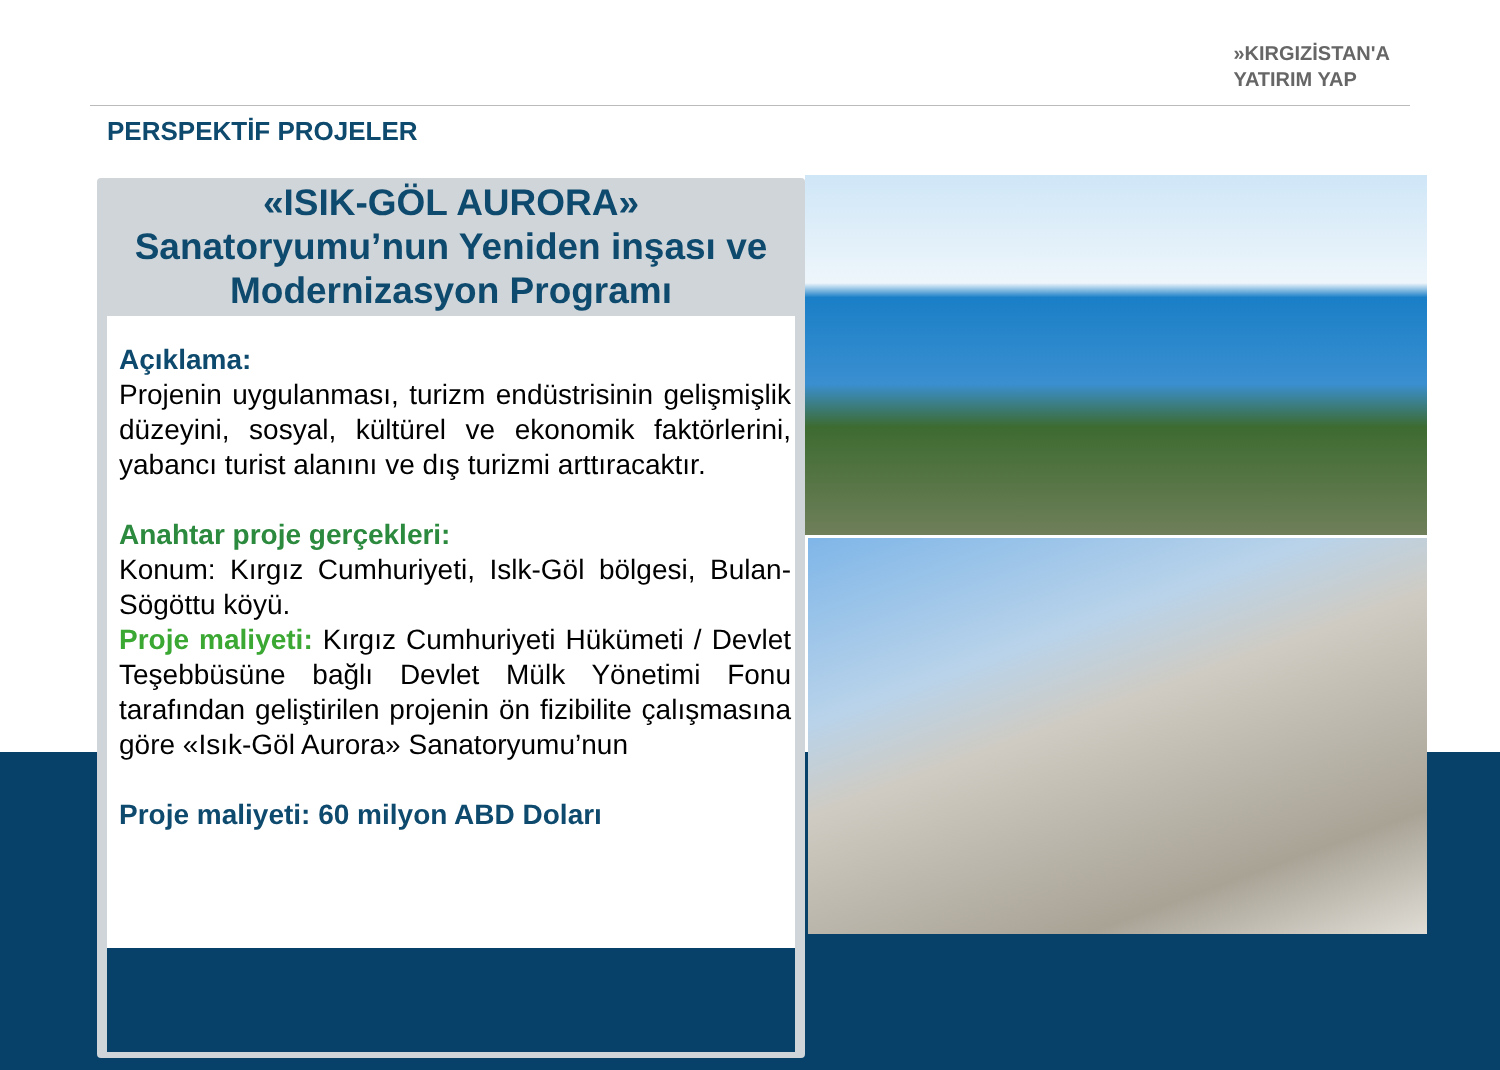»KIRGIZİSTAN'A
YATIRIM YAP
PERSPEKTİF PROJELER
«ISIK-GÖL AURORA»
Sanatoryumu’nun Yeniden inşası ve Modernizasyon Programı
Açıklama:
Projenin uygulanması, turizm endüstrisinin gelişmişlik düzeyini, sosyal, kültürel ve ekonomik faktörlerini, yabancı turist alanını ve dış turizmi arttıracaktır.
Anahtar proje gerçekleri:
Konum: Kırgız Cumhuriyeti, Islk-Göl bölgesi, Bulan-Sögöttu köyü.
Proje maliyeti: Kırgız Cumhuriyeti Hükümeti / Devlet Teşebbüsüne bağlı Devlet Mülk Yönetimi Fonu tarafından geliştirilen projenin ön fizibilite çalışmasına göre «Isık-Göl Aurora» Sanatoryumu’nun
Proje maliyeti: 60 milyon ABD Doları